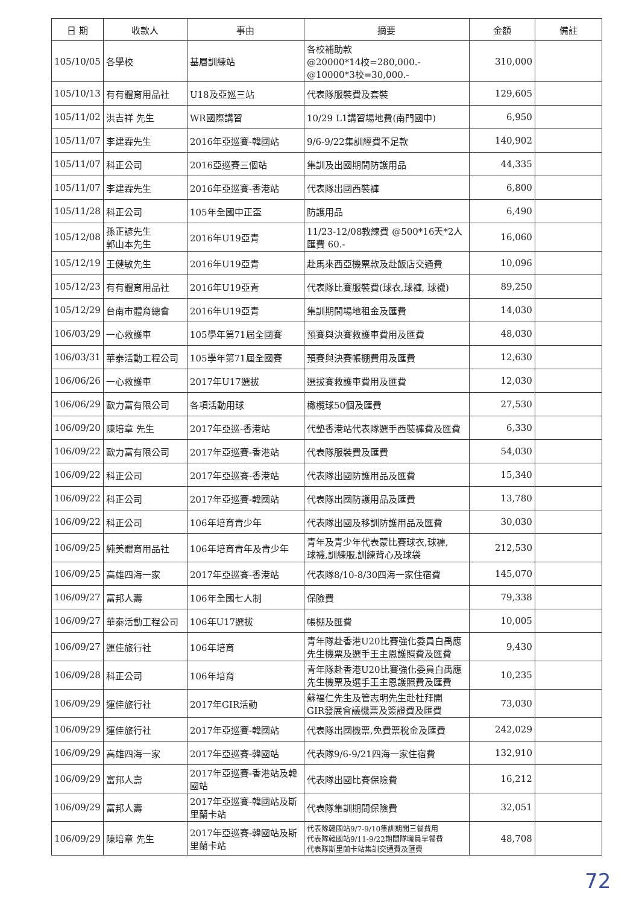| 日 期 | 收款人 | 事由 | 摘要 | 金額 | 備註 |
| --- | --- | --- | --- | --- | --- |
| 105/10/05 | 各學校 | 基層訓練站 | 各校補助款 @20000*14校=280,000.- @10000*3校=30,000.- | 310,000 | |
| 105/10/13 | 有有體育用品社 | U18及亞巡三站 | 代表隊服裝費及套裝 | 129,605 | |
| 105/11/02 | 洪吉祥 先生 | WR國際講習 | 10/29 L1講習場地費(南門國中) | 6,950 | |
| 105/11/07 | 李建霖先生 | 2016年亞巡賽-韓國站 | 9/6-9/22集訓經費不足款 | 140,902 | |
| 105/11/07 | 科正公司 | 2016亞巡賽三個站 | 集訓及出國期間防護用品 | 44,335 | |
| 105/11/07 | 李建霖先生 | 2016年亞巡賽-香港站 | 代表隊出國西裝褲 | 6,800 | |
| 105/11/28 | 科正公司 | 105年全國中正盃 | 防護用品 | 6,490 | |
| 105/12/08 | 孫正諺先生 郭山本先生 | 2016年U19亞青 | 11/23-12/08教練費 @500*16天*2人 匯費 60.- | 16,060 | |
| 105/12/19 | 王健敏先生 | 2016年U19亞青 | 赴馬來西亞機票款及赴飯店交通費 | 10,096 | |
| 105/12/23 | 有有體育用品社 | 2016年U19亞青 | 代表隊比賽服裝費(球衣,球褲, 球襪) | 89,250 | |
| 105/12/29 | 台南市體育總會 | 2016年U19亞青 | 集訓期間場地租金及匯費 | 14,030 | |
| 106/03/29 | 一心救護車 | 105學年第71屆全國賽 | 預賽與決賽救護車費用及匯費 | 48,030 | |
| 106/03/31 | 華泰活動工程公司 | 105學年第71屆全國賽 | 預賽與決賽帳棚費用及匯費 | 12,630 | |
| 106/06/26 | 一心救護車 | 2017年U17選拔 | 選拔賽救護車費用及匯費 | 12,030 | |
| 106/06/29 | 歐力富有限公司 | 各項活動用球 | 橄欖球50個及匯費 | 27,530 | |
| 106/09/20 | 陳培章 先生 | 2017年亞巡-香港站 | 代墊香港站代表隊選手西裝褲費及匯費 | 6,330 | |
| 106/09/22 | 歐力富有限公司 | 2017年亞巡賽-香港站 | 代表隊服裝費及匯費 | 54,030 | |
| 106/09/22 | 科正公司 | 2017年亞巡賽-香港站 | 代表隊出國防護用品及匯費 | 15,340 | |
| 106/09/22 | 科正公司 | 2017年亞巡賽-韓國站 | 代表隊出國防護用品及匯費 | 13,780 | |
| 106/09/22 | 科正公司 | 106年培育青少年 | 代表隊出國及移訓防護用品及匯費 | 30,030 | |
| 106/09/25 | 純美體育用品社 | 106年培育青年及青少年 | 青年及青少年代表蒙比賽球衣,球褲, 球襪,訓練服,訓練背心及球袋 | 212,530 | |
| 106/09/25 | 高雄四海一家 | 2017年亞巡賽-香港站 | 代表隊8/10-8/30四海一家住宿費 | 145,070 | |
| 106/09/27 | 富邦人壽 | 106年全國七人制 | 保險費 | 79,338 | |
| 106/09/27 | 華泰活動工程公司 | 106年U17選拔 | 帳棚及匯費 | 10,005 | |
| 106/09/27 | 運佳旅行社 | 106年培育 | 青年隊赴香港U20比賽強化委員白禹應先生機票及選手王主恩護照費及匯費 | 9,430 | |
| 106/09/28 | 科正公司 | 106年培育 | 青年隊赴香港U20比賽強化委員白禹應先生機票及選手王主恩護照費及匯費 | 10,235 | |
| 106/09/29 | 運佳旅行社 | 2017年GIR活動 | 蘇福仁先生及管志明先生赴杜拜開 GIR發展會議機票及簽證費及匯費 | 73,030 | |
| 106/09/29 | 運佳旅行社 | 2017年亞巡賽-韓國站 | 代表隊出國機票,免費票稅金及匯費 | 242,029 | |
| 106/09/29 | 高雄四海一家 | 2017年亞巡賽-韓國站 | 代表隊9/6-9/21四海一家住宿費 | 132,910 | |
| 106/09/29 | 富邦人壽 | 2017年亞巡賽-香港站及韓國站 | 代表隊出國比賽保險費 | 16,212 | |
| 106/09/29 | 富邦人壽 | 2017年亞巡賽-韓國站及斯里蘭卡站 | 代表隊集訓期間保險費 | 32,051 | |
| 106/09/29 | 陳培章 先生 | 2017年亞巡賽-韓國站及斯里蘭卡站 | 代表隊韓國站9/7-9/10集訓期間三餐費用 代表隊韓國站9/11-9/22期間隊職員早餐費 代表隊斯里蘭卡站集訓交通費及匯費 | 48,708 | |
72